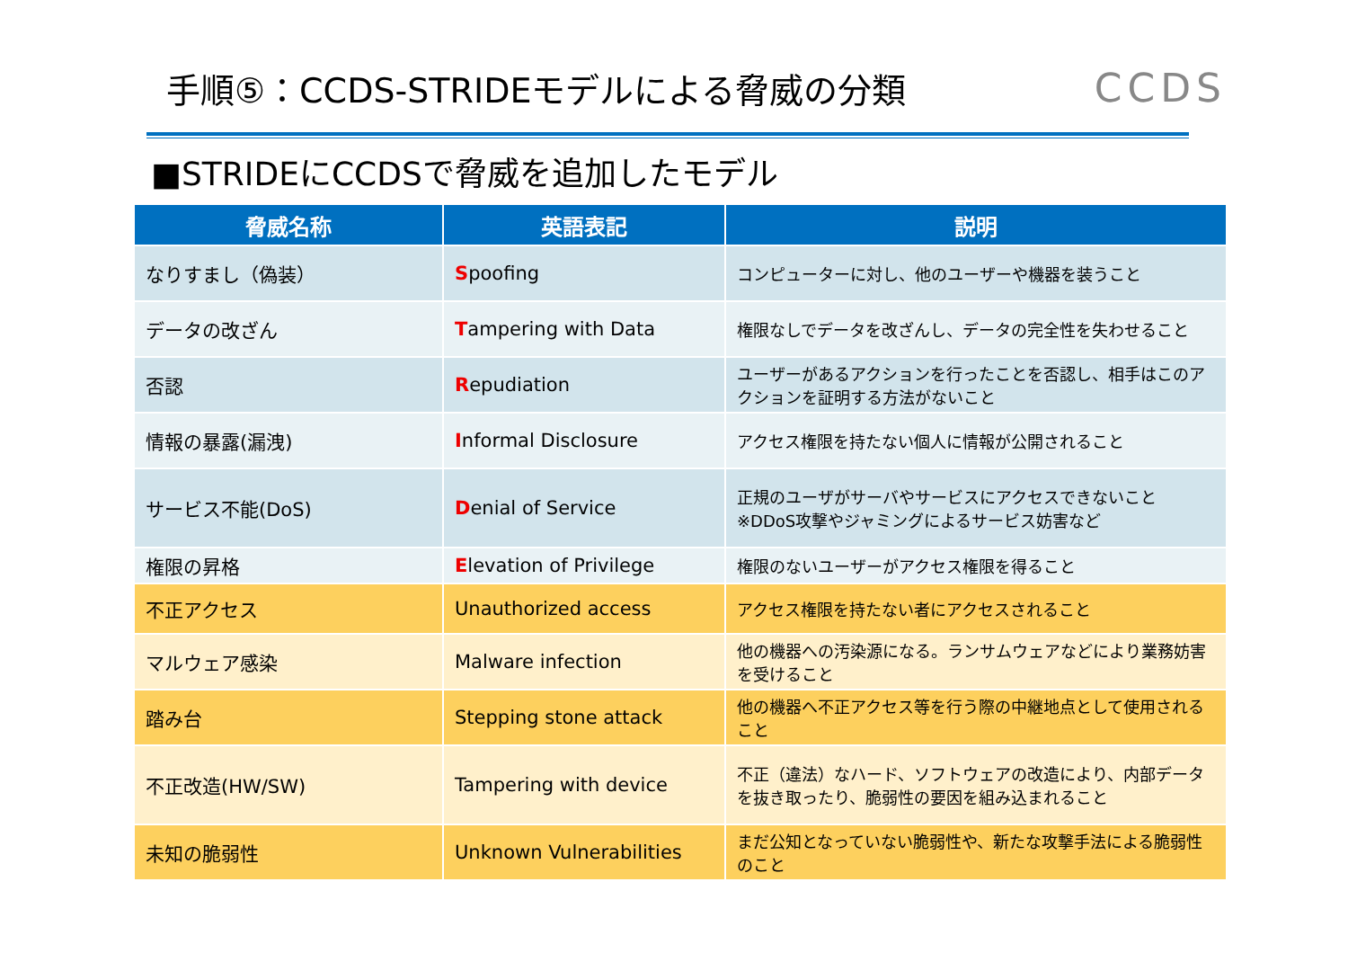手順⑤：CCDS-STRIDEモデルによる脅威の分類
CCDS
■STRIDEにCCDSで脅威を追加したモデル
| 脅威名称 | 英語表記 | 説明 |
| --- | --- | --- |
| なりすまし（偽装） | S poofing | コンピューターに対し、他のユーザーや機器を装うこと |
| データの改ざん | T ampering with Data | 権限なしでデータを改ざんし、データの完全性を失わせること |
| 否認 | R epudiation | ユーザーがあるアクションを行ったことを否認し、相手はこのアクションを証明する方法がないこと |
| 情報の暴露(漏洩) | I nformal Disclosure | アクセス権限を持たない個人に情報が公開されること |
| サービス不能(DoS) | D enial of Service | 正規のユーザがサーバやサービスにアクセスできないこと ※DDoS攻撃やジャミングによるサービス妨害など |
| 権限の昇格 | E levation of Privilege | 権限のないユーザーがアクセス権限を得ること |
| 不正アクセス | Unauthorized access | アクセス権限を持たない者にアクセスされること |
| マルウェア感染 | Malware infection | 他の機器への汚染源になる。ランサムウェアなどにより業務妨害を受けること |
| 踏み台 | Stepping stone attack | 他の機器へ不正アクセス等を行う際の中継地点として使用されること |
| 不正改造(HW/SW) | Tampering with device | 不正（違法）なハード、ソフトウェアの改造により、内部データを抜き取ったり、脆弱性の要因を組み込まれること |
| 未知の脆弱性 | Unknown Vulnerabilities | まだ公知となっていない脆弱性や、新たな攻撃手法による脆弱性のこと |